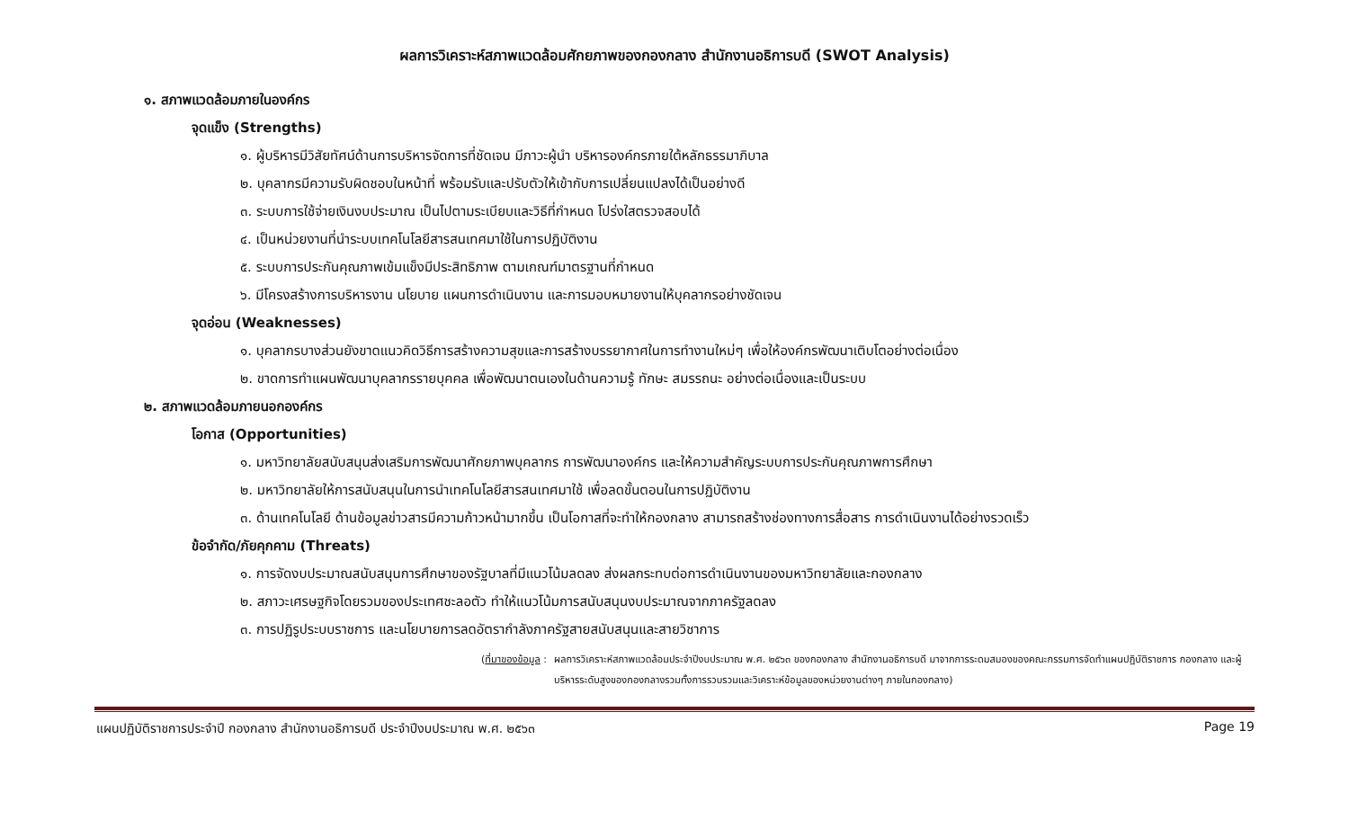ผลการวิเคราะห์สภาพแวดล้อมศักยภาพของกองกลาง สำนักงานอธิการบดี (SWOT Analysis)
๑. สภาพแวดล้อมภายในองค์กร
จุดแข็ง (Strengths)
๑. ผู้บริหารมีวิสัยทัศน์ด้านการบริหารจัดการที่ชัดเจน มีภาวะผู้นำ บริหารองค์กรภายใต้หลักธรรมาภิบาล
๒. บุคลากรมีความรับผิดชอบในหน้าที่ พร้อมรับและปรับตัวให้เข้ากับการเปลี่ยนแปลงได้เป็นอย่างดี
๓. ระบบการใช้จ่ายเงินงบประมาณ เป็นไปตามระเบียบและวิธีที่กำหนด โปร่งใสตรวจสอบได้
๔. เป็นหน่วยงานที่นำระบบเทคโนโลยีสารสนเทศมาใช้ในการปฏิบัติงาน
๕. ระบบการประกันคุณภาพเข้มแข็งมีประสิทธิภาพ ตามเกณฑ์มาตรฐานที่กำหนด
๖. มีโครงสร้างการบริหารงาน นโยบาย แผนการดำเนินงาน และการมอบหมายงานให้บุคลากรอย่างชัดเจน
จุดอ่อน (Weaknesses)
๑. บุคลากรบางส่วนยังขาดแนวคิดวิธีการสร้างความสุขและการสร้างบรรยากาศในการทำงานใหม่ๆ เพื่อให้องค์กรพัฒนาเติบโตอย่างต่อเนื่อง
๒. ขาดการทำแผนพัฒนาบุคลากรรายบุคคล เพื่อพัฒนาตนเองในด้านความรู้ ทักษะ สมรรถนะ อย่างต่อเนื่องและเป็นระบบ
๒. สภาพแวดล้อมภายนอกองค์กร
โอกาส (Opportunities)
๑. มหาวิทยาลัยสนับสนุนส่งเสริมการพัฒนาศักยภาพบุคลากร การพัฒนาองค์กร และให้ความสำคัญระบบการประกันคุณภาพการศึกษา
๒. มหาวิทยาลัยให้การสนับสนุนในการนำเทคโนโลยีสารสนเทศมาใช้ เพื่อลดขั้นตอนในการปฏิบัติงาน
๓. ด้านเทคโนโลยี ด้านข้อมูลข่าวสารมีความก้าวหน้ามากขึ้น เป็นโอกาสที่จะทำให้กองกลาง สามารถสร้างช่องทางการสื่อสาร การดำเนินงานได้อย่างรวดเร็ว
ข้อจำกัด/ภัยคุกคาม (Threats)
๑. การจัดงบประมาณสนับสนุนการศึกษาของรัฐบาลที่มีแนวโน้มลดลง ส่งผลกระทบต่อการดำเนินงานของมหาวิทยาลัยและกองกลาง
๒. สภาวะเศรษฐกิจโดยรวมของประเทศชะลอตัว ทำให้แนวโน้มการสนับสนุนงบประมาณจากภาครัฐลดลง
๓. การปฏิรูประบบราชการ และนโยบายการลดอัตรากำลังภาครัฐสายสนับสนุนและสายวิชาการ
(ที่มาของข้อมูล : ผลการวิเคราะห์สภาพแวดล้อมประจำปีงบประมาณ พ.ศ. ๒๕๖๓ ของกองกลาง สำนักงานอธิการบดี มาจากการระดมสมองของคณะกรรมการจัดทำแผนปฏิบัติราชการ กองกลาง และผู้บริหารระดับสูงของกองกลางรวมทั้งการรวบรวมและวิเคราะห์ข้อมูลของหน่วยงานต่างๆ ภายในกองกลาง)
แผนปฏิบัติราชการประจำปี กองกลาง สำนักงานอธิการบดี ประจำปีงบประมาณ พ.ศ. ๒๕๖๓ Page 19